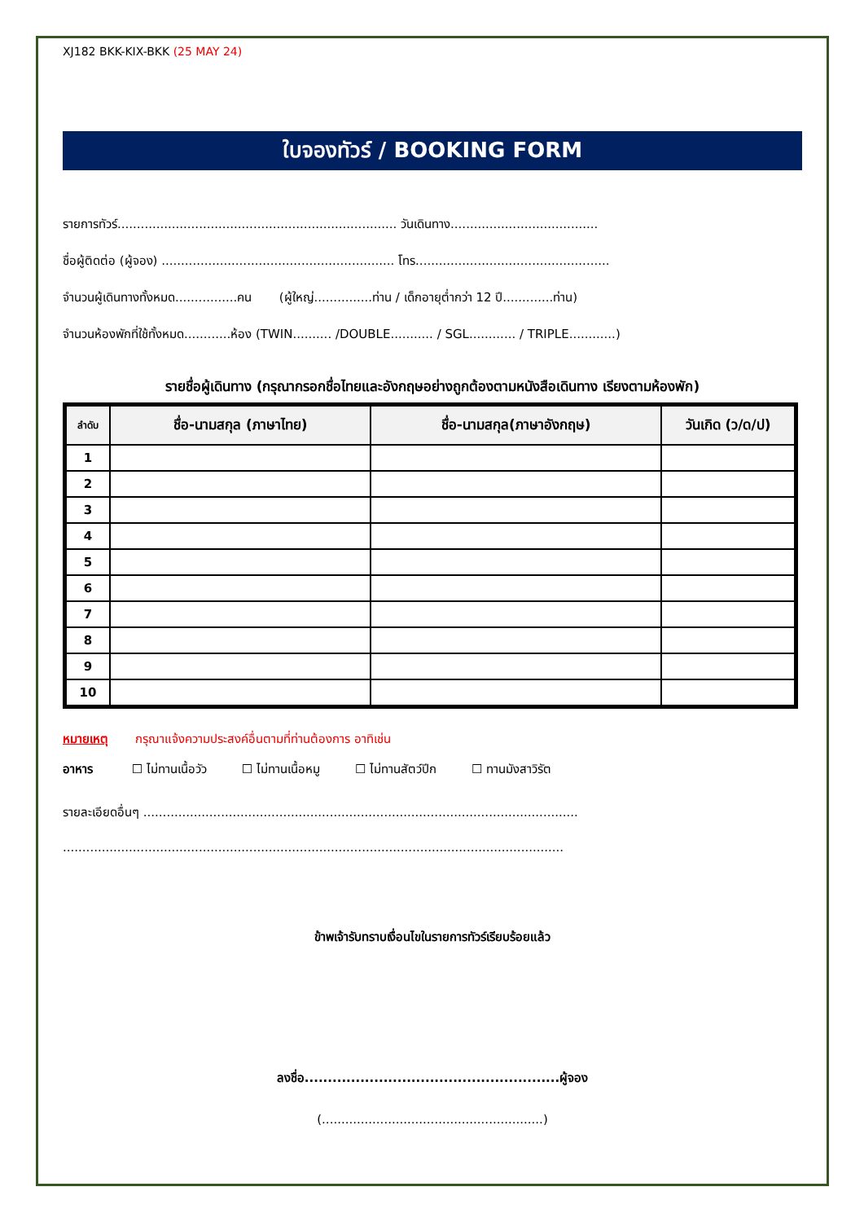XJ182 BKK-KIX-BKK (25 MAY 24)
ใบจองทัวร์ / BOOKING FORM
รายการทัวร์........................................................................ วันเดินทาง......................................
ชื่อผู้ติดต่อ (ผู้จอง) ............................................................ โทร..................................................
จำนวนผู้เดินทางทั้งหมด................คน (ผู้ใหญ่...............ท่าน / เด็กอายุต่ำกว่า 12 ปี.............ท่าน)
จำนวนห้องพักที่ใช้ทั้งหมด............ห้อง (TWIN.......... /DOUBLE........... / SGL............ / TRIPLE............)
รายชื่อผู้เดินทาง (กรุณากรอกชื่อไทยและอังกฤษอย่างถูกต้องตามหนังสือเดินทาง เรียงตามห้องพัก)
| ลำดับ | ชื่อ-นามสกุล (ภาษาไทย) | ชื่อ-นามสกุล(ภาษาอังกฤษ) | วันเกิด (ว/ด/ป) |
| --- | --- | --- | --- |
| 1 | | | |
| 2 | | | |
| 3 | | | |
| 4 | | | |
| 5 | | | |
| 6 | | | |
| 7 | | | |
| 8 | | | |
| 9 | | | |
| 10 | | | |
หมายเหตุ กรุณาแจ้งความประสงค์อื่นตามที่ท่านต้องการ อาทิเช่น
อาหาร ☐ ไม่ทานเนื้อวัว ☐ ไม่ทานเนื้อหมู ☐ ไม่ทานสัตว์ปีก ☐ ทานมังสาวิรัต
รายละเอียดอื่นๆ ................................................................................................................
.................................................................................................................................
ข้าพเจ้ารับทราบเงื่อนไขในรายการทัวร์เรียบร้อยแล้ว
ลงชื่อ.......................................................ผู้จอง
(.........................................................)